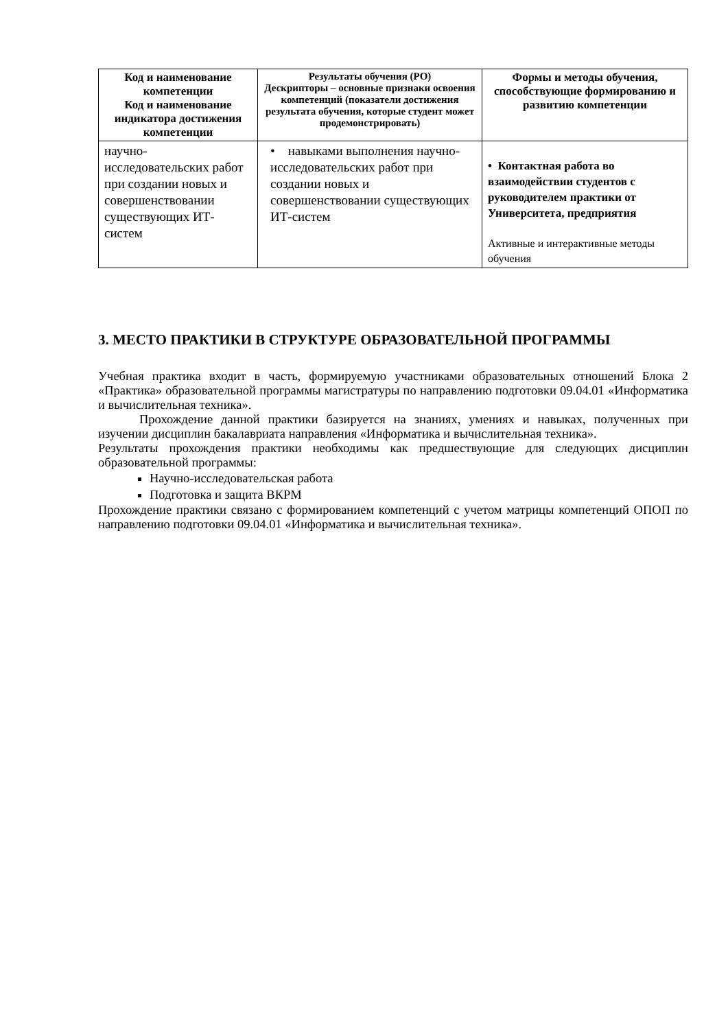| Код и наименование компетенции Код и наименование индикатора достижения компетенции | Результаты обучения (РО) Дескрипторы – основные признаки освоения компетенций (показатели достижения результата обучения, которые студент может продемонстрировать) | Формы и методы обучения, способствующие формированию и развитию компетенции |
| --- | --- | --- |
| научно-исследовательских работ при создании новых и совершенствовании существующих ИТ-систем | • навыками выполнения научно-исследовательских работ при создании новых и совершенствовании существующих ИТ-систем | • Контактная работа во взаимодействии студентов с руководителем практики от Университета, предприятия Активные и интерактивные методы обучения |
3. МЕСТО ПРАКТИКИ В СТРУКТУРЕ ОБРАЗОВАТЕЛЬНОЙ ПРОГРАММЫ
Учебная практика входит в часть, формируемую участниками образовательных отношений Блока 2 «Практика» образовательной программы магистратуры по направлению подготовки 09.04.01 «Информатика и вычислительная техника».
Прохождение данной практики базируется на знаниях, умениях и навыках, полученных при изучении дисциплин бакалавриата направления «Информатика и вычислительная техника».
Результаты прохождения практики необходимы как предшествующие для следующих дисциплин образовательной программы:
Научно-исследовательская работа
Подготовка и защита ВКРМ
Прохождение практики связано с формированием компетенций с учетом матрицы компетенций ОПОП по направлению подготовки 09.04.01 «Информатика и вычислительная техника».